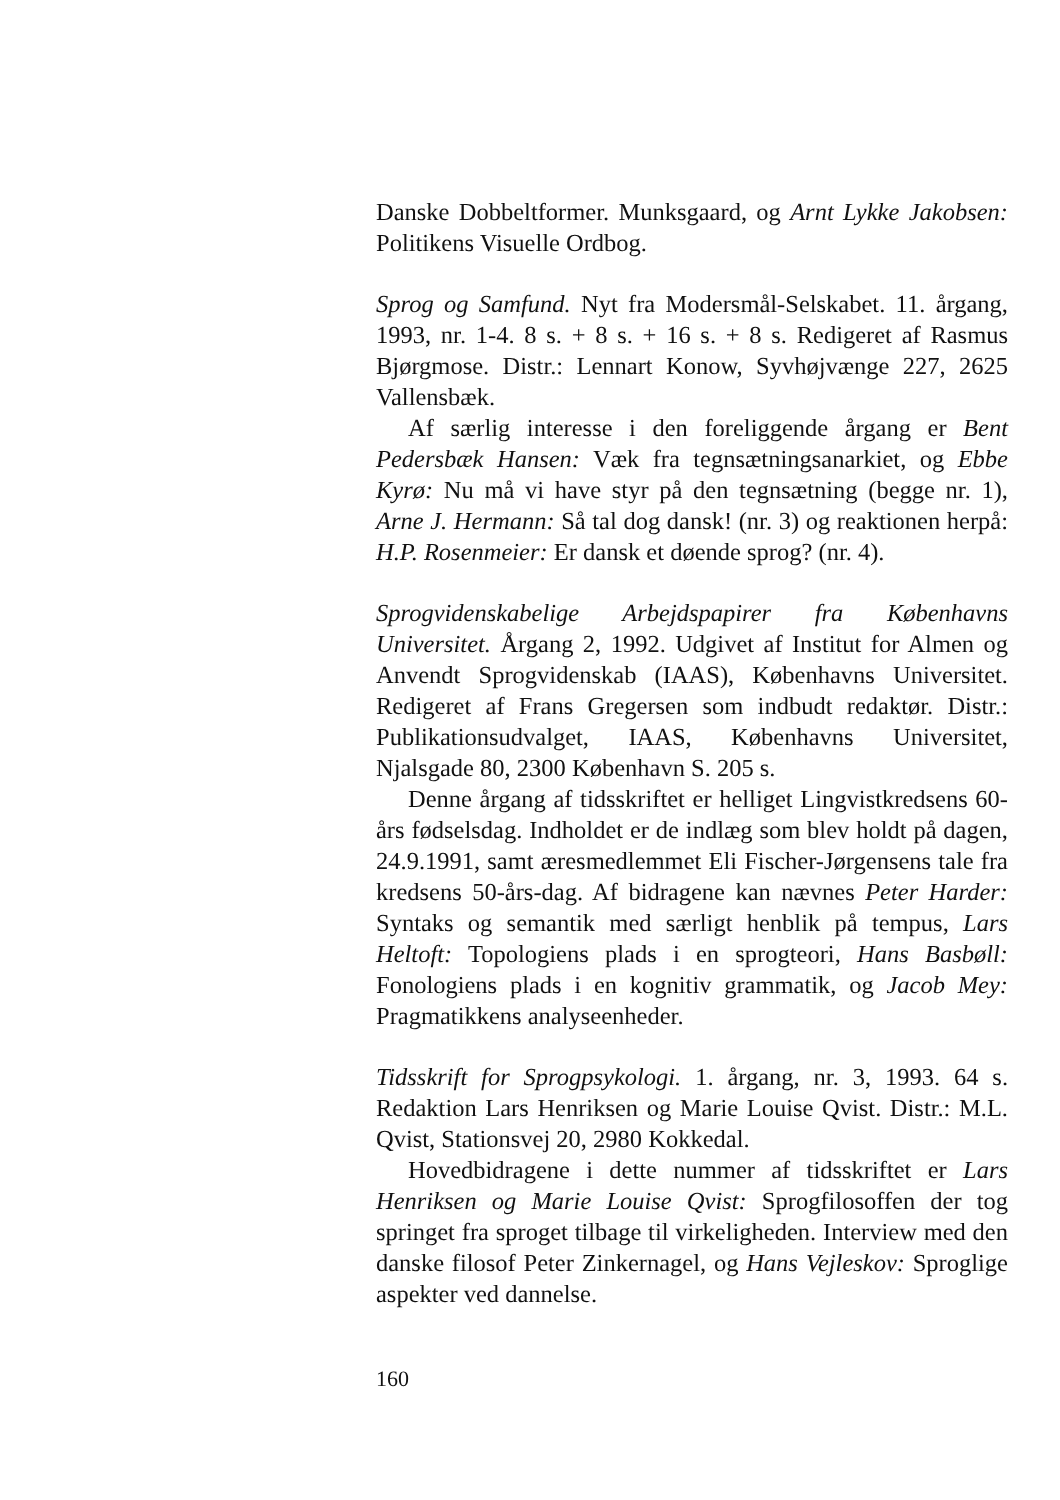Danske Dobbeltformer. Munksgaard, og Arnt Lykke Jakobsen: Politikens Visuelle Ordbog.
Sprog og Samfund. Nyt fra Modersmål-Selskabet. 11. årgang, 1993, nr. 1-4. 8 s. + 8 s. + 16 s. + 8 s. Redigeret af Rasmus Bjørgmose. Distr.: Lennart Konow, Syvhøjvænge 227, 2625 Vallensbæk.
Af særlig interesse i den foreliggende årgang er Bent Pedersbæk Hansen: Væk fra tegnsætningsanarkiet, og Ebbe Kyrø: Nu må vi have styr på den tegnsætning (begge nr. 1), Arne J. Hermann: Så tal dog dansk! (nr. 3) og reaktionen herpå: H.P. Rosenmeier: Er dansk et døende sprog? (nr. 4).
Sprogvidenskabelige Arbejdspapirer fra Københavns Universitet. Årgang 2, 1992. Udgivet af Institut for Almen og Anvendt Sprogvidenskab (IAAS), Københavns Universitet. Redigeret af Frans Gregersen som indbudt redaktør. Distr.: Publikationsudvalget, IAAS, Københavns Universitet, Njalsgade 80, 2300 København S. 205 s.
Denne årgang af tidsskriftet er helliget Lingvistkredsens 60-års fødselsdag. Indholdet er de indlæg som blev holdt på dagen, 24.9.1991, samt æresmedlemmet Eli Fischer-Jørgensens tale fra kredsens 50-års-dag. Af bidragene kan nævnes Peter Harder: Syntaks og semantik med særligt henblik på tempus, Lars Heltoft: Topologiens plads i en sprogteori, Hans Basbøll: Fonologiens plads i en kognitiv grammatik, og Jacob Mey: Pragmatikkens analyseenheder.
Tidsskrift for Sprogpsykologi. 1. årgang, nr. 3, 1993. 64 s. Redaktion Lars Henriksen og Marie Louise Qvist. Distr.: M.L. Qvist, Stationsvej 20, 2980 Kokkedal.
Hovedbidragene i dette nummer af tidsskriftet er Lars Henriksen og Marie Louise Qvist: Sprogfilosoffen der tog springet fra sproget tilbage til virkeligheden. Interview med den danske filosof Peter Zinkernagel, og Hans Vejleskov: Sproglige aspekter ved dannelse.
160